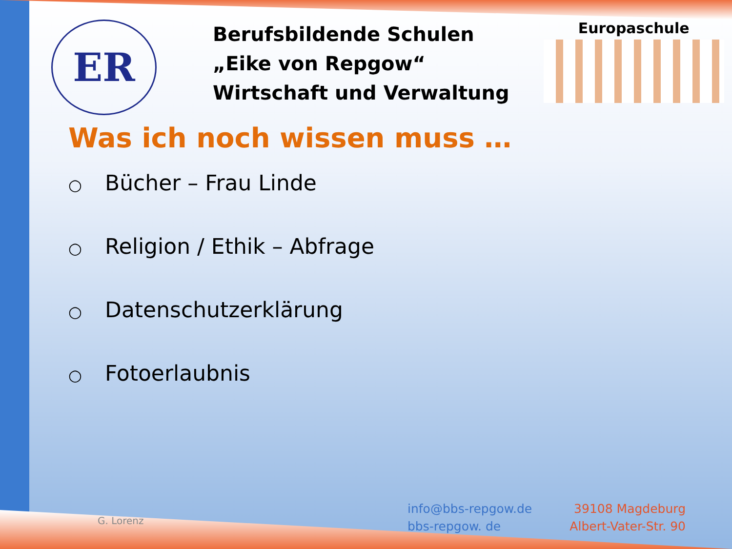ER
Berufsbildende Schulen
„Eike von Repgow“
Wirtschaft und Verwaltung
Europaschule
Was ich noch wissen muss …
○ Bücher – Frau Linde
○ Religion / Ethik – Abfrage
○ Datenschutzerklärung
○ Fotoerlaubnis
G. Lorenz
info@bbs-repgow.de
bbs-repgow. de
39108 Magdeburg
Albert-Vater-Str. 90